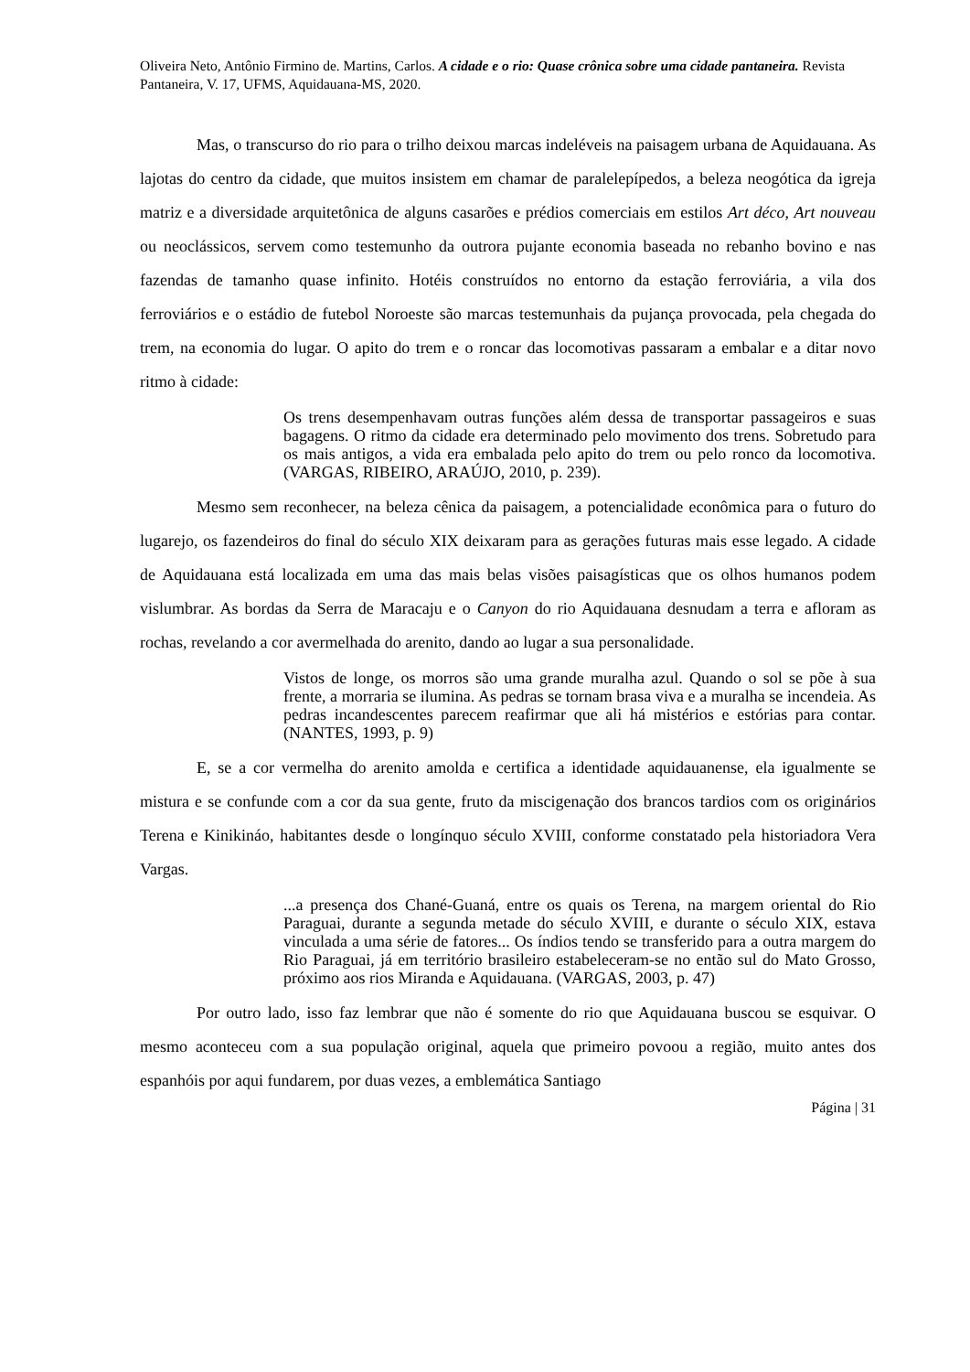Oliveira Neto, Antônio Firmino de. Martins, Carlos. A cidade e o rio: Quase crônica sobre uma cidade pantaneira. Revista Pantaneira, V. 17, UFMS, Aquidauana-MS, 2020.
Mas, o transcurso do rio para o trilho deixou marcas indeléveis na paisagem urbana de Aquidauana. As lajotas do centro da cidade, que muitos insistem em chamar de paralelepípedos, a beleza neogótica da igreja matriz e a diversidade arquitetônica de alguns casarões e prédios comerciais em estilos Art déco, Art nouveau ou neoclássicos, servem como testemunho da outrora pujante economia baseada no rebanho bovino e nas fazendas de tamanho quase infinito. Hotéis construídos no entorno da estação ferroviária, a vila dos ferroviários e o estádio de futebol Noroeste são marcas testemunhais da pujança provocada, pela chegada do trem, na economia do lugar. O apito do trem e o roncar das locomotivas passaram a embalar e a ditar novo ritmo à cidade:
Os trens desempenhavam outras funções além dessa de transportar passageiros e suas bagagens. O ritmo da cidade era determinado pelo movimento dos trens. Sobretudo para os mais antigos, a vida era embalada pelo apito do trem ou pelo ronco da locomotiva. (VARGAS, RIBEIRO, ARAÚJO, 2010, p. 239).
Mesmo sem reconhecer, na beleza cênica da paisagem, a potencialidade econômica para o futuro do lugarejo, os fazendeiros do final do século XIX deixaram para as gerações futuras mais esse legado. A cidade de Aquidauana está localizada em uma das mais belas visões paisagísticas que os olhos humanos podem vislumbrar. As bordas da Serra de Maracaju e o Canyon do rio Aquidauana desnudam a terra e afloram as rochas, revelando a cor avermelhada do arenito, dando ao lugar a sua personalidade.
Vistos de longe, os morros são uma grande muralha azul. Quando o sol se põe à sua frente, a morraria se ilumina. As pedras se tornam brasa viva e a muralha se incendeia. As pedras incandescentes parecem reafirmar que ali há mistérios e estórias para contar. (NANTES, 1993, p. 9)
E, se a cor vermelha do arenito amolda e certifica a identidade aquidauanense, ela igualmente se mistura e se confunde com a cor da sua gente, fruto da miscigenação dos brancos tardios com os originários Terena e Kinikináo, habitantes desde o longínquo século XVIII, conforme constatado pela historiadora Vera Vargas.
...a presença dos Chané-Guaná, entre os quais os Terena, na margem oriental do Rio Paraguai, durante a segunda metade do século XVIII, e durante o século XIX, estava vinculada a uma série de fatores... Os índios tendo se transferido para a outra margem do Rio Paraguai, já em território brasileiro estabeleceram-se no então sul do Mato Grosso, próximo aos rios Miranda e Aquidauana. (VARGAS, 2003, p. 47)
Por outro lado, isso faz lembrar que não é somente do rio que Aquidauana buscou se esquivar. O mesmo aconteceu com a sua população original, aquela que primeiro povoou a região, muito antes dos espanhóis por aqui fundarem, por duas vezes, a emblemática Santiago
Página | 31